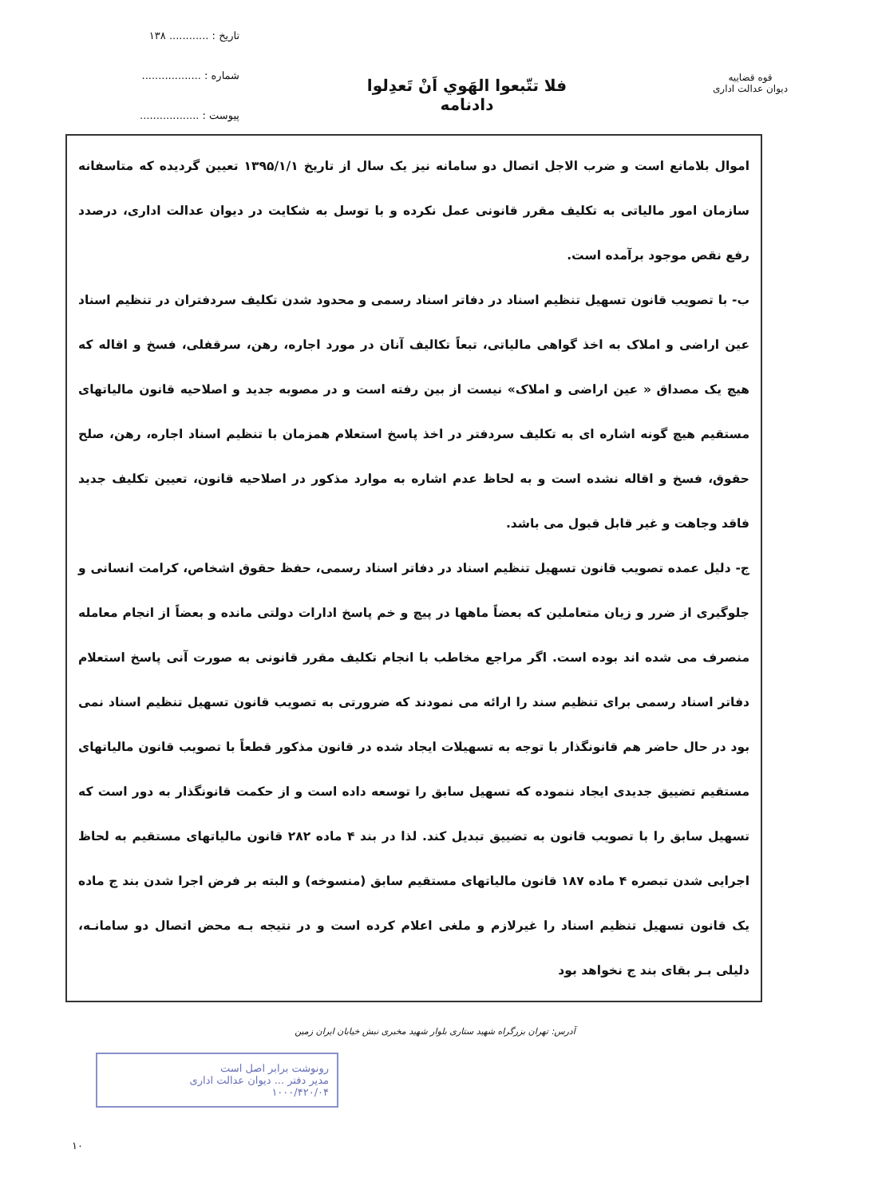قوه قضاییه
دیوان عدالت اداری
فلا تتّبعوا الهَوي اَنْ تَعدِلوا
دادنامه
تاریخ : ............ ۱۳۸
شماره : ..................
پیوست : ..................
اموال بلامانع است و ضرب الاجل اتصال دو سامانه نیز یک سال از تاریخ ۱۳۹۵/۱/۱ تعیین گردیده که متاسفانه سازمان امور مالیاتی به تکلیف مقرر قانونی عمل نکرده و با توسل به شکایت در دیوان عدالت اداری، درصدد رفع نقص موجود برآمده است.
ب- با تصویب قانون تسهیل تنظیم اسناد در دفاتر اسناد رسمی و محدود شدن تکلیف سردفتران در تنظیم اسناد عین اراضی و املاک به اخذ گواهی مالیاتی، تبعاً تکالیف آنان در مورد اجاره، رهن، سرقفلی، فسخ و اقاله که هیچ یک مصداق « عین اراضی و املاک» نیست از بین رفته است و در مصوبه جدید و اصلاحیه قانون مالیاتهای مستقیم هیچ گونه اشاره ای به تکلیف سردفتر در اخذ پاسخ استعلام همزمان با تنظیم اسناد اجاره، رهن، صلح حقوق، فسخ و اقاله نشده است و به لحاظ عدم اشاره به موارد مذکور در اصلاحیه قانون، تعیین تکلیف جدید فاقد وجاهت و غیر قابل قبول می باشد.
ج- دلیل عمده تصویب قانون تسهیل تنظیم اسناد در دفاتر اسناد رسمی، حفظ حقوق اشخاص، کرامت انسانی و جلوگیری از ضرر و زیان متعاملین که بعضاً ماهها در پیچ و خم پاسخ ادارات دولتی مانده و بعضاً از انجام معامله منصرف می شده اند بوده است. اگر مراجع مخاطب با انجام تکلیف مقرر قانونی به صورت آنی پاسخ استعلام دفاتر اسناد رسمی برای تنظیم سند را ارائه می نمودند که ضرورتی به تصویب قانون تسهیل تنظیم اسناد نمی بود در حال حاضر هم قانونگذار با توجه به تسهیلات ایجاد شده در قانون مذکور قطعاً با تصویب قانون مالیاتهای مستقیم تضییق جدیدی ایجاد ننموده که تسهیل سابق را توسعه داده است و از حکمت قانونگذار به دور است که تسهیل سابق را با تصویب قانون به تضییق تبدیل کند. لذا در بند ۴ ماده ۲۸۲ قانون مالیاتهای مستقیم به لحاظ اجرایی شدن تبصره ۴ ماده ۱۸۷ قانون مالیاتهای مستقیم سابق (منسوخه) و البته بر فرض اجرا شدن بند ج ماده یک قانون تسهیل تنظیم اسناد را غیرلازم و ملغی اعلام کرده است و در نتیجه بـه محض اتصال دو سامانـه، دلیلی بـر بقای بند ج نخواهد بود
آدرس: تهران بزرگراه شهید ستاری بلوار شهید مخبری نبش خیابان ایران زمین
رونوشت برابر اصل است
مدیر دفتر ... دیوان عدالت اداری
۱۰۰۰/۴۲۰/۰۴
۱۰